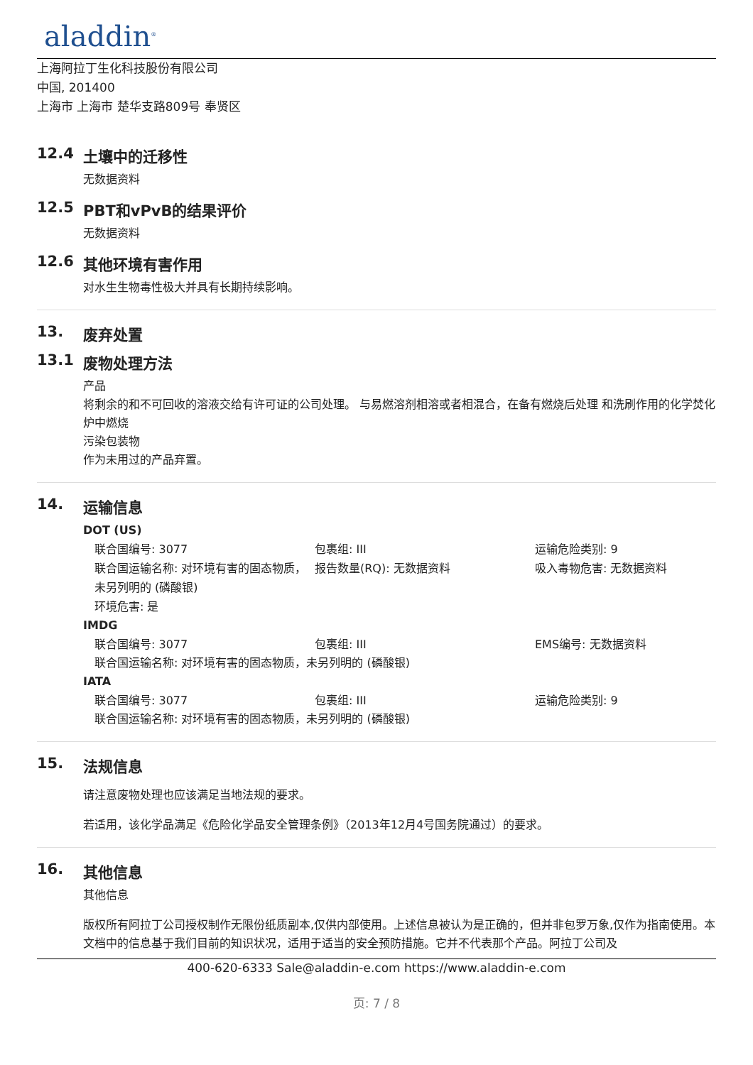aladdin<sup>®</sup>
上海阿拉丁生化科技股份有限公司
中国, 201400
上海市 上海市 楚华支路809号 奉贤区
12.4 土壤中的迁移性
无数据资料
12.5 PBT和vPvB的结果评价
无数据资料
12.6 其他环境有害作用
对水生生物毒性极大并具有长期持续影响。
13. 废弃处置
13.1 废物处理方法
产品
将剩余的和不可回收的溶液交给有许可证的公司处理。 与易燃溶剂相溶或者相混合，在备有燃烧后处理 和洗刷作用的化学焚化炉中燃烧
污染包装物
作为未用过的产品弃置。
14. 运输信息
DOT (US)
联合国编号: 3077
包裹组: III
运输危险类别: 9
联合国运输名称: 对环境有害的固态物质，未另列明的 (磷酸银)
报告数量(RQ): 无数据资料
吸入毒物危害: 无数据资料
环境危害: 是
IMDG
联合国编号: 3077
包裹组: III
EMS编号: 无数据资料
联合国运输名称: 对环境有害的固态物质，未另列明的 (磷酸银)
IATA
联合国编号: 3077
包裹组: III
运输危险类别: 9
联合国运输名称: 对环境有害的固态物质，未另列明的 (磷酸银)
15. 法规信息
请注意废物处理也应该满足当地法规的要求。
若适用，该化学品满足《危险化学品安全管理条例》（2013年12月4号国务院通过）的要求。
16. 其他信息
其他信息
版权所有阿拉丁公司授权制作无限份纸质副本,仅供内部使用。上述信息被认为是正确的，但并非包罗万象,仅作为指南使用。本文档中的信息基于我们目前的知识状况，适用于适当的安全预防措施。它并不代表那个产品。阿拉丁公司及
400-620-6333 Sale@aladdin-e.com https://www.aladdin-e.com
页: 7 / 8